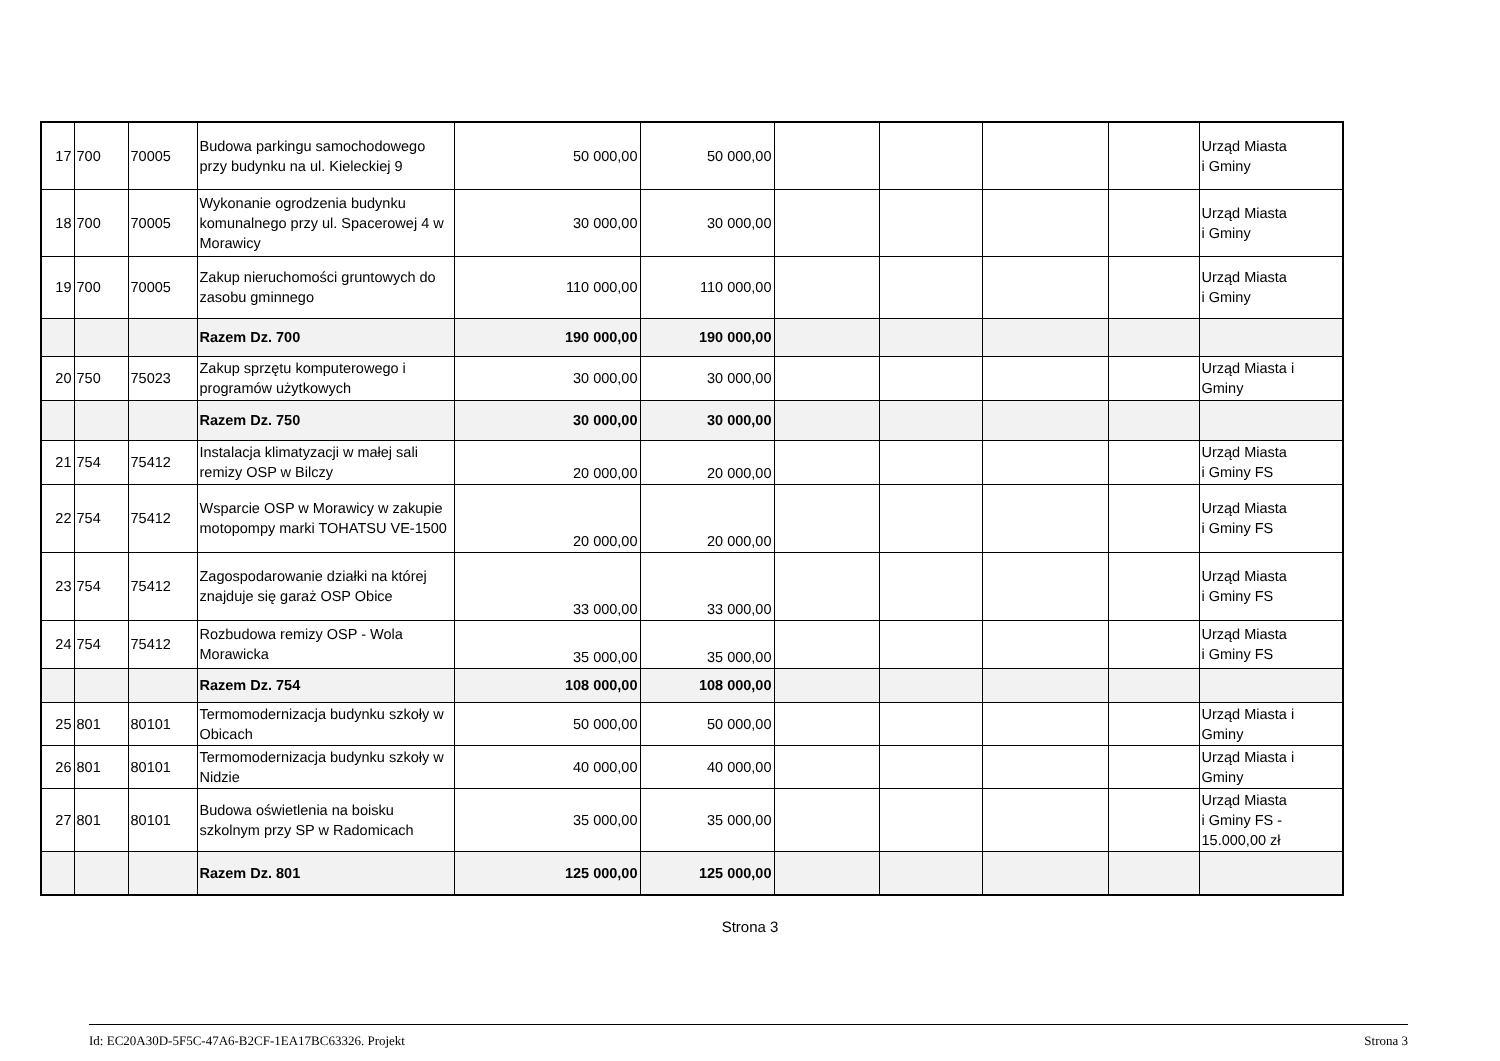| 17 | 700 | 70005 | Budowa parkingu samochodowego przy budynku na ul. Kieleckiej 9 | 50 000,00 | 50 000,00 | | | | | Urząd Miasta i Gminy |
| 18 | 700 | 70005 | Wykonanie ogrodzenia budynku komunalnego przy ul. Spacerowej 4 w Morawicy | 30 000,00 | 30 000,00 | | | | | Urząd Miasta i Gminy |
| 19 | 700 | 70005 | Zakup nieruchomości gruntowych do zasobu gminnego | 110 000,00 | 110 000,00 | | | | | Urząd Miasta i Gminy |
| | | | Razem Dz. 700 | 190 000,00 | 190 000,00 | | | | | |
| 20 | 750 | 75023 | Zakup sprzętu komputerowego i programów użytkowych | 30 000,00 | 30 000,00 | | | | | Urząd Miasta i Gminy |
| | | | Razem Dz. 750 | 30 000,00 | 30 000,00 | | | | | |
| 21 | 754 | 75412 | Instalacja klimatyzacji w małej sali remizy OSP w Bilczy | 20 000,00 | 20 000,00 | | | | | Urząd Miasta i Gminy FS |
| 22 | 754 | 75412 | Wsparcie OSP w Morawicy w zakupie motopompy marki TOHATSU VE-1500 | 20 000,00 | 20 000,00 | | | | | Urząd Miasta i Gminy FS |
| 23 | 754 | 75412 | Zagospodarowanie działki na której znajduje się garaż OSP Obice | 33 000,00 | 33 000,00 | | | | | Urząd Miasta i Gminy FS |
| 24 | 754 | 75412 | Rozbudowa remizy OSP - Wola Morawicka | 35 000,00 | 35 000,00 | | | | | Urząd Miasta i Gminy FS |
| | | | Razem Dz. 754 | 108 000,00 | 108 000,00 | | | | | |
| 25 | 801 | 80101 | Termomodernizacja budynku szkoły w Obicach | 50 000,00 | 50 000,00 | | | | | Urząd Miasta i Gminy |
| 26 | 801 | 80101 | Termomodernizacja budynku szkoły w Nidzie | 40 000,00 | 40 000,00 | | | | | Urząd Miasta i Gminy |
| 27 | 801 | 80101 | Budowa oświetlenia na boisku szkolnym przy SP w Radomicach | 35 000,00 | 35 000,00 | | | | | Urząd Miasta i Gminy FS - 15.000,00 zł |
| | | | Razem Dz. 801 | 125 000,00 | 125 000,00 | | | | | |
Strona 3
Id: EC20A30D-5F5C-47A6-B2CF-1EA17BC63326. Projekt Strona 3